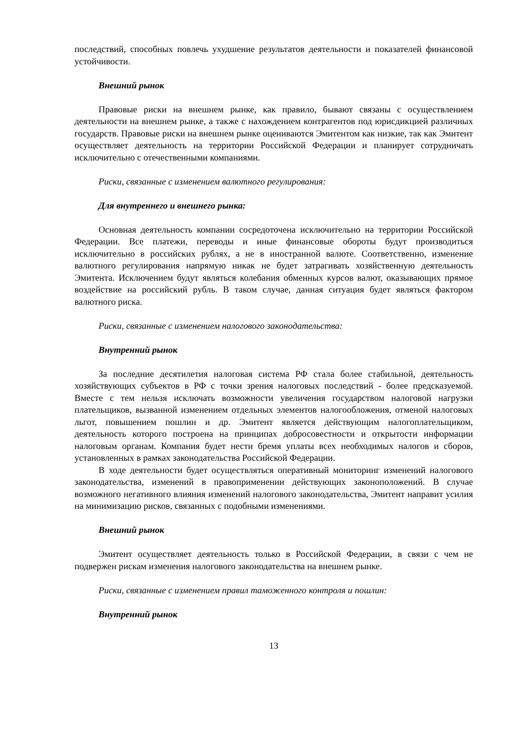последствий, способных повлечь ухудшение результатов деятельности и показателей финансовой устойчивости.
Внешний рынок
Правовые риски на внешнем рынке, как правило, бывают связаны с осуществлением деятельности на внешнем рынке, а также с нахождением контрагентов под юрисдикцией различных государств. Правовые риски на внешнем рынке оцениваются Эмитентом как низкие, так как Эмитент осуществляет деятельность на территории Российской Федерации и планирует сотрудничать исключительно с отечественными компаниями.
Риски, связанные с изменением валютного регулирования:
Для внутреннего и внешнего рынка:
Основная деятельность компании сосредоточена исключительно на территории Российской Федерации. Все платежи, переводы и иные финансовые обороты будут производиться исключительно в российских рублях, а не в иностранной валюте. Соответственно, изменение валютного регулирования напрямую никак не будет затрагивать хозяйственную деятельность Эмитента. Исключением будут являться колебания обменных курсов валют, оказывающих прямое воздействие на российский рубль. В таком случае, данная ситуация будет являться фактором валютного риска.
Риски, связанные с изменением налогового законодательства:
Внутренний рынок
За последние десятилетия налоговая система РФ стала более стабильной, деятельность хозяйствующих субъектов в РФ с точки зрения налоговых последствий - более предсказуемой. Вместе с тем нельзя исключать возможности увеличения государством налоговой нагрузки плательщиков, вызванной изменением отдельных элементов налогообложения, отменой налоговых льгот, повышением пошлин и др. Эмитент является действующим налогоплательщиком, деятельность которого построена на принципах добросовестности и открытости информации налоговым органам. Компания будет нести бремя уплаты всех необходимых налогов и сборов, установленных в рамках законодательства Российской Федерации.
В ходе деятельности будет осуществляться оперативный мониторинг изменений налогового законодательства, изменений в правоприменении действующих законоположений. В случае возможного негативного влияния изменений налогового законодательства, Эмитент направит усилия на минимизацию рисков, связанных с подобными изменениями.
Внешний рынок
Эмитент осуществляет деятельность только в Российской Федерации, в связи с чем не подвержен рискам изменения налогового законодательства на внешнем рынке.
Риски, связанные с изменением правил таможенного контроля и пошлин:
Внутренний рынок
13